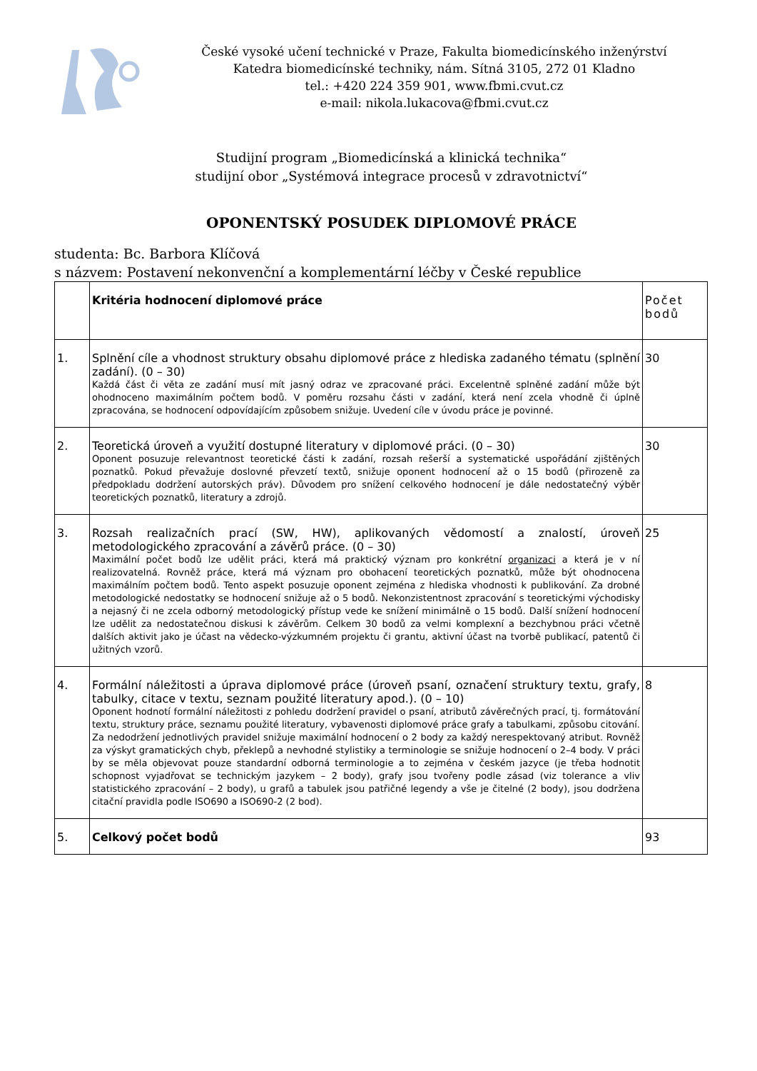České vysoké učení technické v Praze, Fakulta biomedicínského inženýrství
Katedra biomedicínské techniky, nám. Sítná 3105, 272 01 Kladno
tel.: +420 224 359 901, www.fbmi.cvut.cz
e-mail: nikola.lukacova@fbmi.cvut.cz
Studijní program „Biomedicínská a klinická technika“
studijní obor „Systémová integrace procesů v zdravotnictví“
OPONENTSKÝ POSUDEK DIPLOMOVÉ PRÁCE
studenta: Bc. Barbora Klíčová
s názvem: Postavení nekonvenční a komplementární léčby v České republice
| | Kritéria hodnocení diplomové práce | Počet bodů |
| 1. | Splnění cíle a vhodnost struktury obsahu diplomové práce z hlediska zadaného tématu (splnění zadání). (0 – 30) Každá část či věta ze zadání musí mít jasný odraz ve zpracované práci. Excelentně splněné zadání může být ohodnoceno maximálním počtem bodů. V poměru rozsahu části v zadání, která není zcela vhodně či úplně zpracována, se hodnocení odpovídajícím způsobem snižuje. Uvedení cíle v úvodu práce je povinné. | 30 |
| 2. | Teoretická úroveň a využití dostupné literatury v diplomové práci. (0 – 30) Oponent posuzuje relevantnost teoretické části k zadání, rozsah rešerší a systematické uspořádání zjištěných poznatků. Pokud převažuje doslovné převzetí textů, snižuje oponent hodnocení až o 15 bodů (přirozeně za předpokladu dodržení autorských práv). Důvodem pro snížení celkového hodnocení je dále nedostatečný výběr teoretických poznatků, literatury a zdrojů. | 30 |
| 3. | Rozsah realizačních prací (SW, HW), aplikovaných vědomostí a znalostí, úroveň metodologického zpracování a závěrů práce. (0 – 30) Maximální počet bodů lze udělit práci, která má praktický význam pro konkrétní organizaci a která je v ní realizovatelná. Rovněž práce, která má význam pro obohacení teoretických poznatků, může být ohodnocena maximálním počtem bodů. Tento aspekt posuzuje oponent zejména z hlediska vhodnosti k publikování. Za drobné metodologické nedostatky se hodnocení snižuje až o 5 bodů. Nekonzistentnost zpracování s teoretickými východisky a nejasný či ne zcela odborný metodologický přístup vede ke snížení minimálně o 15 bodů. Další snížení hodnocení lze udělit za nedostatečnou diskusi k závěrům. Celkem 30 bodů za velmi komplexní a bezchybnou práci včetně dalších aktivit jako je účast na vědecko-výzkumném projektu či grantu, aktivní účast na tvorbě publikací, patentů či užitných vzorů. | 25 |
| 4. | Formální náležitosti a úprava diplomové práce (úroveň psaní, označení struktury textu, grafy, tabulky, citace v textu, seznam použité literatury apod.). (0 – 10) Oponent hodnotí formální náležitosti z pohledu dodržení pravidel o psaní, atributů závěrečných prací, tj. formátování textu, struktury práce, seznamu použité literatury, vybavenosti diplomové práce grafy a tabulkami, způsobu citování. Za nedodržení jednotlivých pravidel snižuje maximální hodnocení o 2 body za každý nerespektovaný atribut. Rovněž za výskyt gramatických chyb, překlepů a nevhodné stylistiky a terminologie se snižuje hodnocení o 2–4 body. V práci by se měla objevovat pouze standardní odborná terminologie a to zejména v českém jazyce (je třeba hodnotit schopnost vyjadřovat se technickým jazykem – 2 body), grafy jsou tvořeny podle zásad (viz tolerance a vliv statistického zpracování – 2 body), u grafů a tabulek jsou patřičné legendy a vše je čitelné (2 body), jsou dodržena citační pravidla podle ISO690 a ISO690-2 (2 bod). | 8 |
| 5. | Celkový počet bodů | 93 |